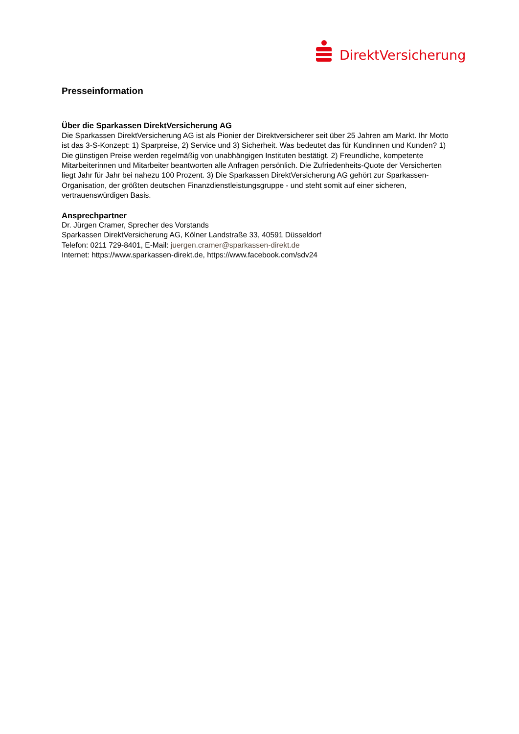DirektVersicherung
Presseinformation
Über die Sparkassen DirektVersicherung AG
Die Sparkassen DirektVersicherung AG ist als Pionier der Direktversicherer seit über 25 Jahren am Markt. Ihr Motto ist das 3-S-Konzept: 1) Sparpreise, 2) Service und 3) Sicherheit. Was bedeutet das für Kundinnen und Kunden? 1) Die günstigen Preise werden regelmäßig von unabhängigen Instituten bestätigt. 2) Freundliche, kompetente Mitarbeiterinnen und Mitarbeiter beantworten alle Anfragen persönlich. Die Zufriedenheits-Quote der Versicherten liegt Jahr für Jahr bei nahezu 100 Prozent. 3) Die Sparkassen DirektVersicherung AG gehört zur Sparkassen-Organisation, der größten deutschen Finanzdienstleistungsgruppe - und steht somit auf einer sicheren, vertrauenswürdigen Basis.
Ansprechpartner
Dr. Jürgen Cramer, Sprecher des Vorstands
Sparkassen DirektVersicherung AG, Kölner Landstraße 33, 40591 Düsseldorf
Telefon: 0211 729-8401, E-Mail: juergen.cramer@sparkassen-direkt.de
Internet: https://www.sparkassen-direkt.de, https://www.facebook.com/sdv24